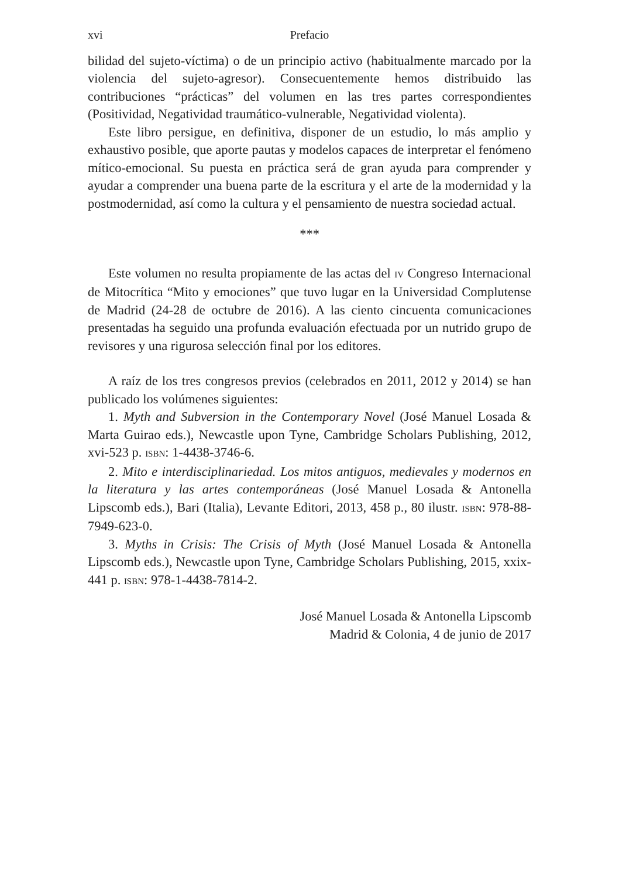xvi Prefacio
bilidad del sujeto-víctima) o de un principio activo (habitualmente marcado por la violencia del sujeto-agresor). Consecuentemente hemos distribuido las contribuciones “prácticas” del volumen en las tres partes correspondientes (Positividad, Negatividad traumático-vulnerable, Negatividad violenta).
Este libro persigue, en definitiva, disponer de un estudio, lo más amplio y exhaustivo posible, que aporte pautas y modelos capaces de interpretar el fenómeno mítico-emocional. Su puesta en práctica será de gran ayuda para comprender y ayudar a comprender una buena parte de la escritura y el arte de la modernidad y la postmodernidad, así como la cultura y el pensamiento de nuestra sociedad actual.
***
Este volumen no resulta propiamente de las actas del IV Congreso Internacional de Mitocrítica “Mito y emociones” que tuvo lugar en la Universidad Complutense de Madrid (24-28 de octubre de 2016). A las ciento cincuenta comunicaciones presentadas ha seguido una profunda evaluación efectuada por un nutrido grupo de revisores y una rigurosa selección final por los editores.
A raíz de los tres congresos previos (celebrados en 2011, 2012 y 2014) se han publicado los volúmenes siguientes:
1. Myth and Subversion in the Contemporary Novel (José Manuel Losada & Marta Guirao eds.), Newcastle upon Tyne, Cambridge Scholars Publishing, 2012, xvi-523 p. ISBN: 1-4438-3746-6.
2. Mito e interdisciplinariedad. Los mitos antiguos, medievales y modernos en la literatura y las artes contemporáneas (José Manuel Losada & Antonella Lipscomb eds.), Bari (Italia), Levante Editori, 2013, 458 p., 80 ilustr. ISBN: 978-88-7949-623-0.
3. Myths in Crisis: The Crisis of Myth (José Manuel Losada & Antonella Lipscomb eds.), Newcastle upon Tyne, Cambridge Scholars Publishing, 2015, xxix-441 p. ISBN: 978-1-4438-7814-2.
José Manuel Losada & Antonella Lipscomb
Madrid & Colonia, 4 de junio de 2017